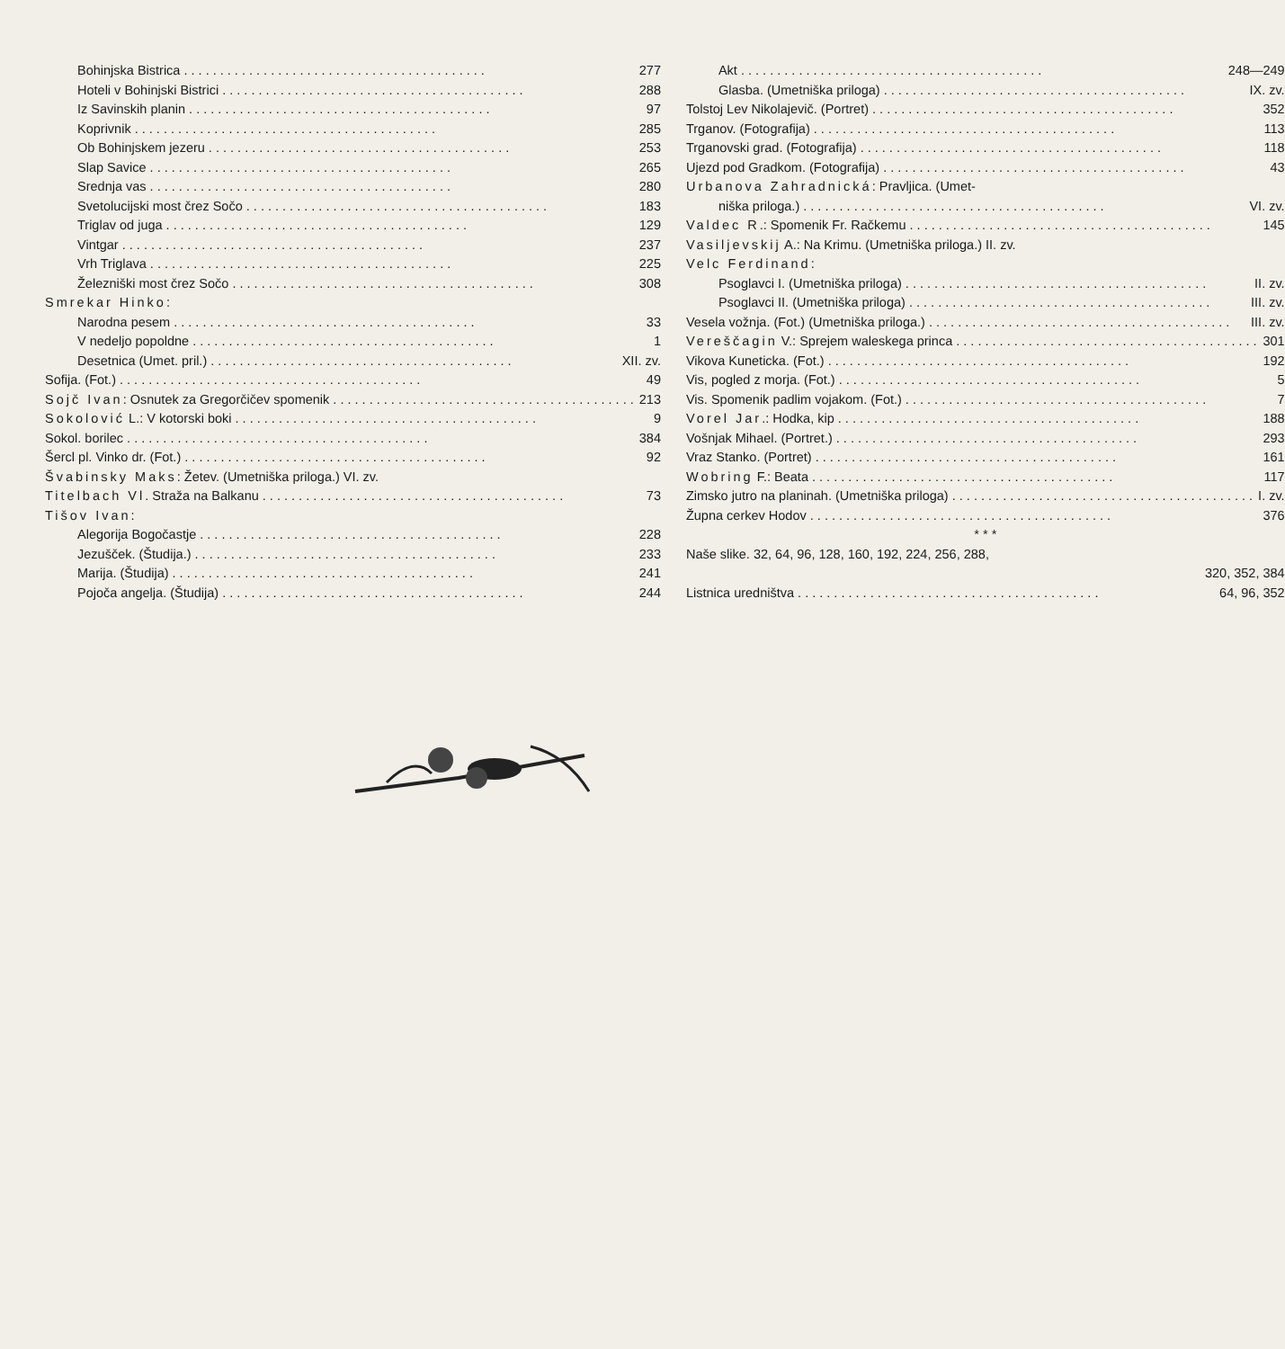Bohinjska Bistrica 277
Hoteli v Bohinjski Bistrici 288
Iz Savinskih planin 97
Koprivnik 285
Ob Bohinjskem jezeru 253
Slap Savice 265
Srednja vas 280
Svetolucijski most črez Sočo 183
Triglav od juga 129
Vintgar 237
Vrh Triglava 225
Železniški most črez Sočo 308
Smrekar Hinko:
Narodna pesem 33
V nedeljo popoldne 1
Desetnica (Umet. pril.) XII. zv.
Sofija. (Fot.) 49
Sojč Ivan: Osnutek za Gregorčičev spomenik 213
Sokolović L.: V kotorski boki 9
Sokol. borilec 384
Šercl pl. Vinko dr. (Fot.) 92
Švabinsky Maks: Žetev. (Umetniška priloga.) VI. zv.
Titelbach Vl. Straža na Balkanu 73
Tišov Ivan:
Alegorija Bogočastje 228
Jezušček. (Študija.) 233
Marija. (Študija) 241
Pojoča angelja. (Študija) 244
Akt 248—249
Glasba. (Umetniška priloga) IX. zv.
Tolstoj Lev Nikolajevič. (Portret) 352
Trganov. (Fotografija) 113
Trganovski grad. (Fotografija) 118
Ujezd pod Gradkom. (Fotografija) 43
Urbanova Zahradnická: Pravljica. (Umet-
niška priloga.) VI. zv.
Valdec R.: Spomenik Fr. Račkemu 145
Vasiljevskij A.: Na Krimu. (Umetniška priloga.) II. zv.
Velc Ferdinand:
Psoglavci I. (Umetniška priloga) II. zv.
Psoglavci II. (Umetniška priloga) III. zv.
Vesela vožnja. (Fot.) (Umetniška priloga.) III. zv.
Vereščagin V.: Sprejem waleskega princa 301
Vikova Kuneticka. (Fot.) 192
Vis, pogled z morja. (Fot.) 5
Vis. Spomenik padlim vojakom. (Fot.) 7
Vorel Jar.: Hodka, kip 188
Vošnjak Mihael. (Portret.) 293
Vraz Stanko. (Portret) 161
Wobring F.: Beata 117
Zimsko jutro na planinah. (Umetniška priloga) I. zv.
Župna cerkev Hodov 376
* * *
Naše slike. 32, 64, 96, 128, 160, 192, 224, 256, 288,
320, 352, 384
Listnica uredništva 64, 96, 352